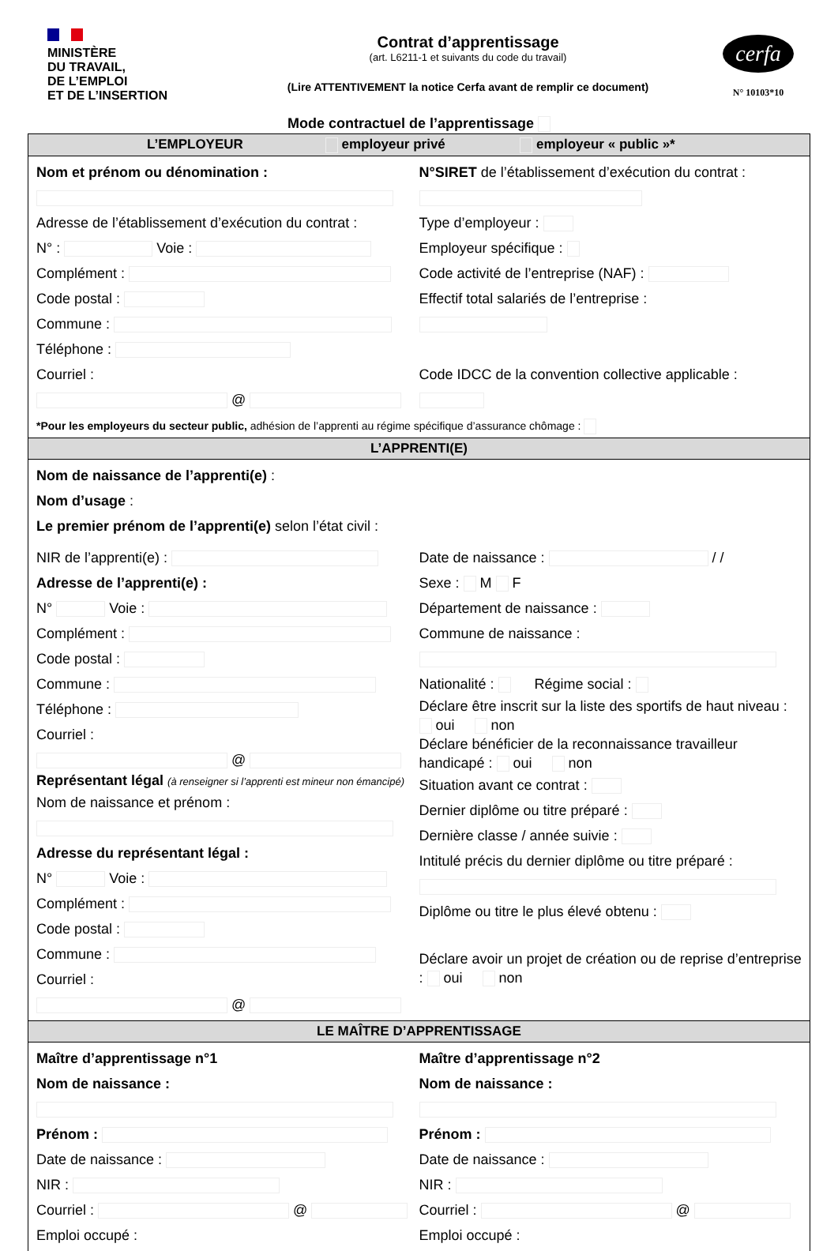MINISTÈRE
DU TRAVAIL,
DE L’EMPLOI
ET DE L’INSERTION
Contrat d’apprentissage
(art. L6211-1 et suivants du code du travail)
(Lire ATTENTIVEMENT la notice Cerfa avant de remplir ce document)
cerfa
N° 10103*10
Mode contractuel de l’apprentissage
L’EMPLOYEUR employeur privé employeur « public »*
Nom et prénom ou dénomination :
Adresse de l’établissement d’exécution du contrat :
N° : Voie :
Complément :
Code postal :
Commune :
Téléphone :
Courriel :
@
N°SIRET de l’établissement d’exécution du contrat :
Type d’employeur :
Employeur spécifique :
Code activité de l’entreprise (NAF) :
Effectif total salariés de l’entreprise :
Code IDCC de la convention collective applicable :
*Pour les employeurs du secteur public, adhésion de l’apprenti au régime spécifique d’assurance chômage :
L’APPRENTI(E)
Nom de naissance de l’apprenti(e) :
Nom d’usage :
Le premier prénom de l’apprenti(e) selon l’état civil :
NIR de l’apprenti(e) :
Adresse de l’apprenti(e) :
N° Voie :
Complément :
Code postal :
Commune :
Téléphone :
Courriel :
@
Représentant légal (à renseigner si l’apprenti est mineur non émancipé)
Nom de naissance et prénom :
Adresse du représentant légal :
N° Voie :
Complément :
Code postal :
Commune :
Courriel :
@
Date de naissance : / /
Sexe : M F
Département de naissance :
Commune de naissance :
Nationalité : Régime social :
Déclare être inscrit sur la liste des sportifs de haut niveau : oui non
Déclare bénéficier de la reconnaissance travailleur handicapé : oui non
Situation avant ce contrat :
Dernier diplôme ou titre préparé :
Dernière classe / année suivie :
Intitulé précis du dernier diplôme ou titre préparé :
Diplôme ou titre le plus élevé obtenu :
Déclare avoir un projet de création ou de reprise d’entreprise : oui non
LE MAÎTRE D’APPRENTISSAGE
Maître d’apprentissage n°1
Nom de naissance :
Prénom :
Date de naissance :
NIR :
Courriel : @
Emploi occupé :
Maître d’apprentissage n°2
Nom de naissance :
Prénom :
Date de naissance :
NIR :
Courriel : @
Emploi occupé :